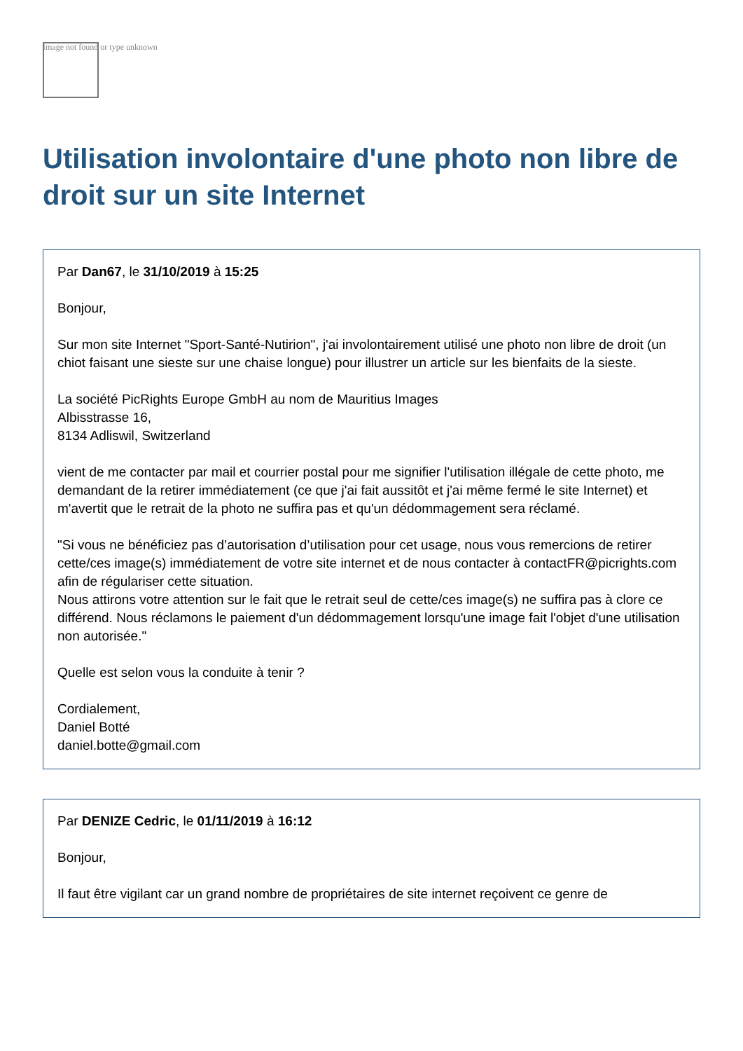Image not found or type unknown
Utilisation involontaire d'une photo non libre de droit sur un site Internet
Par Dan67, le 31/10/2019 à 15:25
Bonjour,
Sur mon site Internet "Sport-Santé-Nutirion", j'ai involontairement utilisé une photo non libre de droit (un chiot faisant une sieste sur une chaise longue) pour illustrer un article sur les bienfaits de la sieste.
La société PicRights Europe GmbH au nom de Mauritius Images
Albisstrasse 16,
8134 Adliswil, Switzerland
vient de me contacter par mail et courrier postal pour me signifier l'utilisation illégale de cette photo, me demandant de la retirer immédiatement (ce que j'ai fait aussitôt et j'ai même fermé le site Internet) et m'avertit que le retrait de la photo ne suffira pas et qu'un dédommagement sera réclamé.
"Si vous ne bénéficiez pas d’autorisation d’utilisation pour cet usage, nous vous remercions de retirer cette/ces image(s) immédiatement de votre site internet et de nous contacter à contactFR@picrights.com afin de régulariser cette situation.
Nous attirons votre attention sur le fait que le retrait seul de cette/ces image(s) ne suffira pas à clore ce différend. Nous réclamons le paiement d'un dédommagement lorsqu'une image fait l'objet d'une utilisation non autorisée."
Quelle est selon vous la conduite à tenir ?
Cordialement,
Daniel Botté
daniel.botte@gmail.com
Par DENIZE Cedric, le 01/11/2019 à 16:12
Bonjour,
Il faut être vigilant car un grand nombre de propriétaires de site internet reçoivent ce genre de